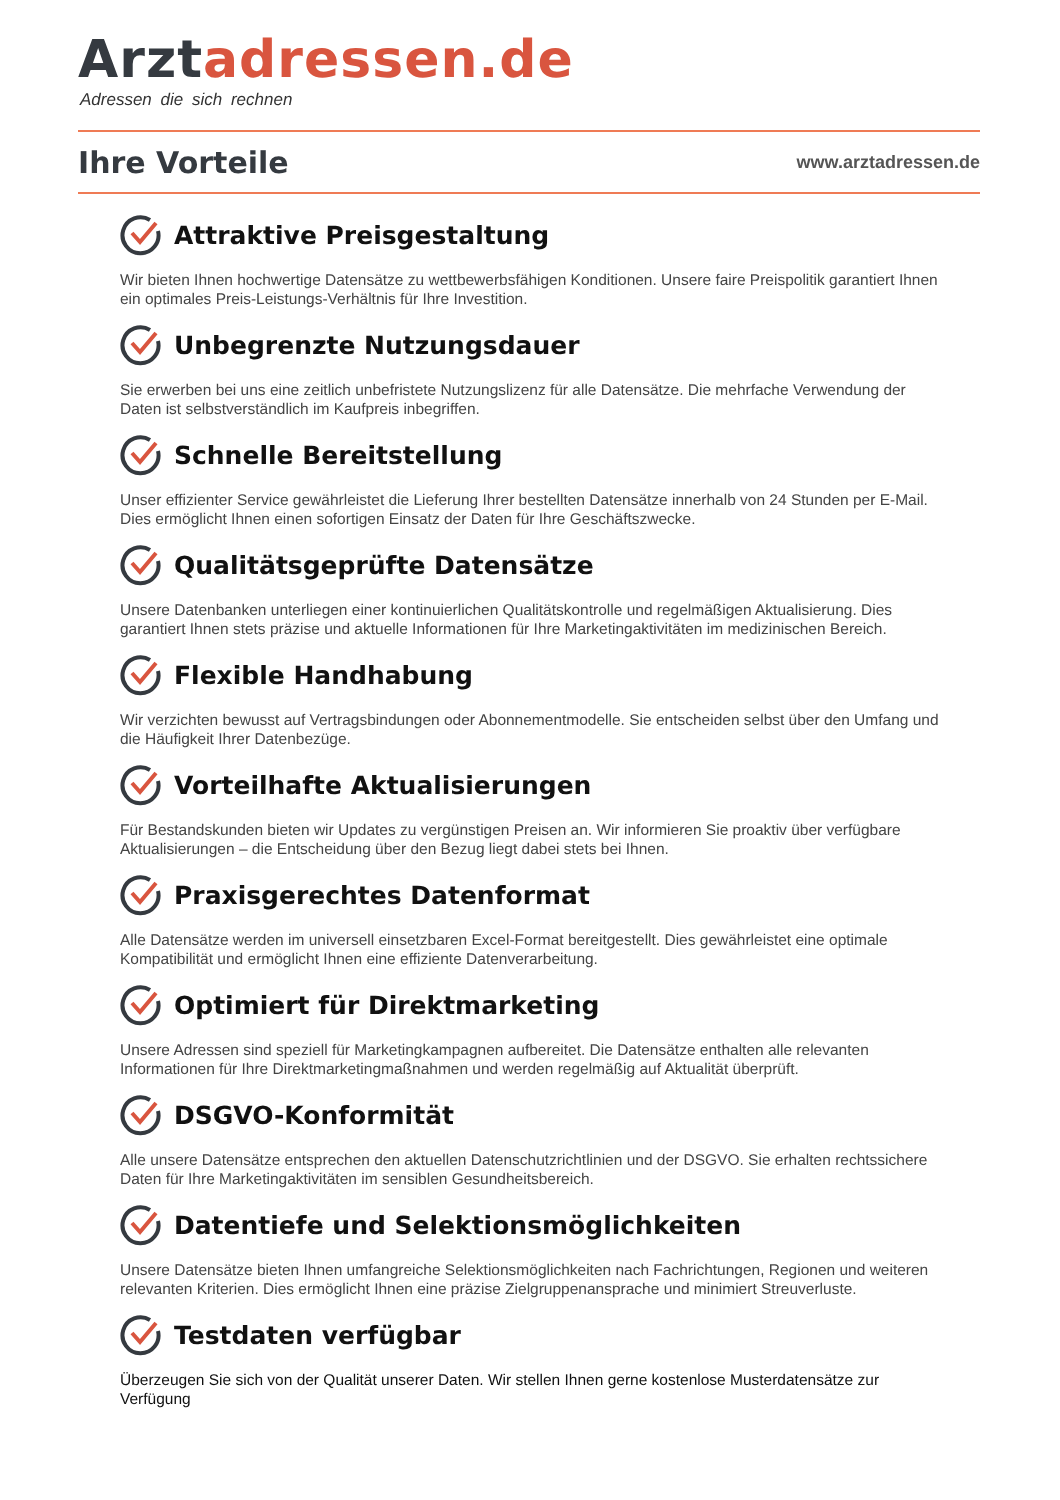Arztadressen.de
Adressen die sich rechnen
Ihre Vorteile
www.arztadressen.de
Attraktive Preisgestaltung
Wir bieten Ihnen hochwertige Datensätze zu wettbewerbsfähigen Konditionen. Unsere faire Preispolitik garantiert Ihnen ein optimales Preis-Leistungs-Verhältnis für Ihre Investition.
Unbegrenzte Nutzungsdauer
Sie erwerben bei uns eine zeitlich unbefristete Nutzungslizenz für alle Datensätze. Die mehrfache Verwendung der Daten ist selbstverständlich im Kaufpreis inbegriffen.
Schnelle Bereitstellung
Unser effizienter Service gewährleistet die Lieferung Ihrer bestellten Datensätze innerhalb von 24 Stunden per E-Mail. Dies ermöglicht Ihnen einen sofortigen Einsatz der Daten für Ihre Geschäftszwecke.
Qualitätsgeprüfte Datensätze
Unsere Datenbanken unterliegen einer kontinuierlichen Qualitätskontrolle und regelmäßigen Aktualisierung. Dies garantiert Ihnen stets präzise und aktuelle Informationen für Ihre Marketingaktivitäten im medizinischen Bereich.
Flexible Handhabung
Wir verzichten bewusst auf Vertragsbindungen oder Abonnementmodelle. Sie entscheiden selbst über den Umfang und die Häufigkeit Ihrer Datenbezüge.
Vorteilhafte Aktualisierungen
Für Bestandskunden bieten wir Updates zu vergünstigen Preisen an. Wir informieren Sie proaktiv über verfügbare Aktualisierungen – die Entscheidung über den Bezug liegt dabei stets bei Ihnen.
Praxisgerechtes Datenformat
Alle Datensätze werden im universell einsetzbaren Excel-Format bereitgestellt. Dies gewährleistet eine optimale Kompatibilität und ermöglicht Ihnen eine effiziente Datenverarbeitung.
Optimiert für Direktmarketing
Unsere Adressen sind speziell für Marketingkampagnen aufbereitet. Die Datensätze enthalten alle relevanten Informationen für Ihre Direktmarketingmaßnahmen und werden regelmäßig auf Aktualität überprüft.
DSGVO-Konformität
Alle unsere Datensätze entsprechen den aktuellen Datenschutzrichtlinien und der DSGVO. Sie erhalten rechtssichere Daten für Ihre Marketingaktivitäten im sensiblen Gesundheitsbereich.
Datentiefe und Selektionsmöglichkeiten
Unsere Datensätze bieten Ihnen umfangreiche Selektionsmöglichkeiten nach Fachrichtungen, Regionen und weiteren relevanten Kriterien. Dies ermöglicht Ihnen eine präzise Zielgruppenansprache und minimiert Streuverluste.
Testdaten verfügbar
Überzeugen Sie sich von der Qualität unserer Daten. Wir stellen Ihnen gerne kostenlose Musterdatensätze zur Verfügung